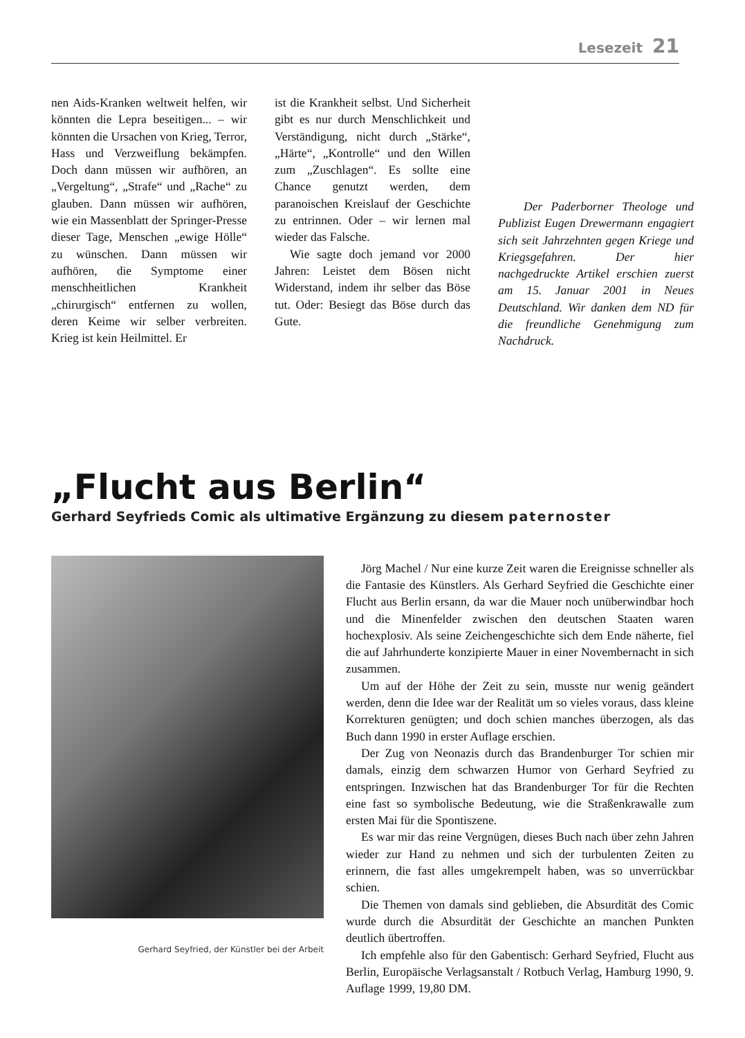Lesezeit 21
nen Aids-Kranken weltweit helfen, wir könnten die Lepra beseitigen... – wir könnten die Ursachen von Krieg, Terror, Hass und Verzweiflung bekämpfen. Doch dann müssen wir aufhören, an „Vergeltung“, „Strafe“ und „Rache“ zu glauben. Dann müssen wir aufhören, wie ein Massenblatt der Springer-Presse dieser Tage, Menschen „ewige Hölle“ zu wünschen. Dann müssen wir aufhören, die Symptome einer menschheitlichen Krankheit „chirurgisch“ entfernen zu wollen, deren Keime wir selber verbreiten. Krieg ist kein Heilmittel. Er
ist die Krankheit selbst. Und Sicherheit gibt es nur durch Menschlichkeit und Verständigung, nicht durch „Stärke“, „Härte“, „Kontrolle“ und den Willen zum „Zuschlagen“. Es sollte eine Chance genutzt werden, dem paranoischen Kreislauf der Geschichte zu entrinnen. Oder – wir lernen mal wieder das Falsche.
Wie sagte doch jemand vor 2000 Jahren: Leistet dem Bösen nicht Widerstand, indem ihr selber das Böse tut. Oder: Besiegt das Böse durch das Gute.
Der Paderborner Theologe und Publizist Eugen Drewermann engagiert sich seit Jahrzehnten gegen Kriege und Kriegsgefahren. Der hier nachgedruckte Artikel erschien zuerst am 15. Januar 2001 in Neues Deutschland. Wir danken dem ND für die freundliche Genehmigung zum Nachdruck.
„Flucht aus Berlin“
Gerhard Seyfrieds Comic als ultimative Ergänzung zu diesem paternoster
Gerhard Seyfried, der Künstler bei der Arbeit
Jörg Machel / Nur eine kurze Zeit waren die Ereignisse schneller als die Fantasie des Künstlers. Als Gerhard Seyfried die Geschichte einer Flucht aus Berlin ersann, da war die Mauer noch unüberwindbar hoch und die Minenfelder zwischen den deutschen Staaten waren hochexplosiv. Als seine Zeichengeschichte sich dem Ende näherte, fiel die auf Jahrhunderte konzipierte Mauer in einer Novembernacht in sich zusammen.
Um auf der Höhe der Zeit zu sein, musste nur wenig geändert werden, denn die Idee war der Realität um so vieles voraus, dass kleine Korrekturen genügten; und doch schien manches überzogen, als das Buch dann 1990 in erster Auflage erschien.
Der Zug von Neonazis durch das Brandenburger Tor schien mir damals, einzig dem schwarzen Humor von Gerhard Seyfried zu entspringen. Inzwischen hat das Brandenburger Tor für die Rechten eine fast so symbolische Bedeutung, wie die Straßenkrawalle zum ersten Mai für die Spontiszene.
Es war mir das reine Vergnügen, dieses Buch nach über zehn Jahren wieder zur Hand zu nehmen und sich der turbulenten Zeiten zu erinnern, die fast alles umgekrempelt haben, was so unverrückbar schien.
Die Themen von damals sind geblieben, die Absurdität des Comic wurde durch die Absurdität der Geschichte an manchen Punkten deutlich übertroffen.
Ich empfehle also für den Gabentisch: Gerhard Seyfried, Flucht aus Berlin, Europäische Verlagsanstalt / Rotbuch Verlag, Hamburg 1990, 9. Auflage 1999, 19,80 DM.